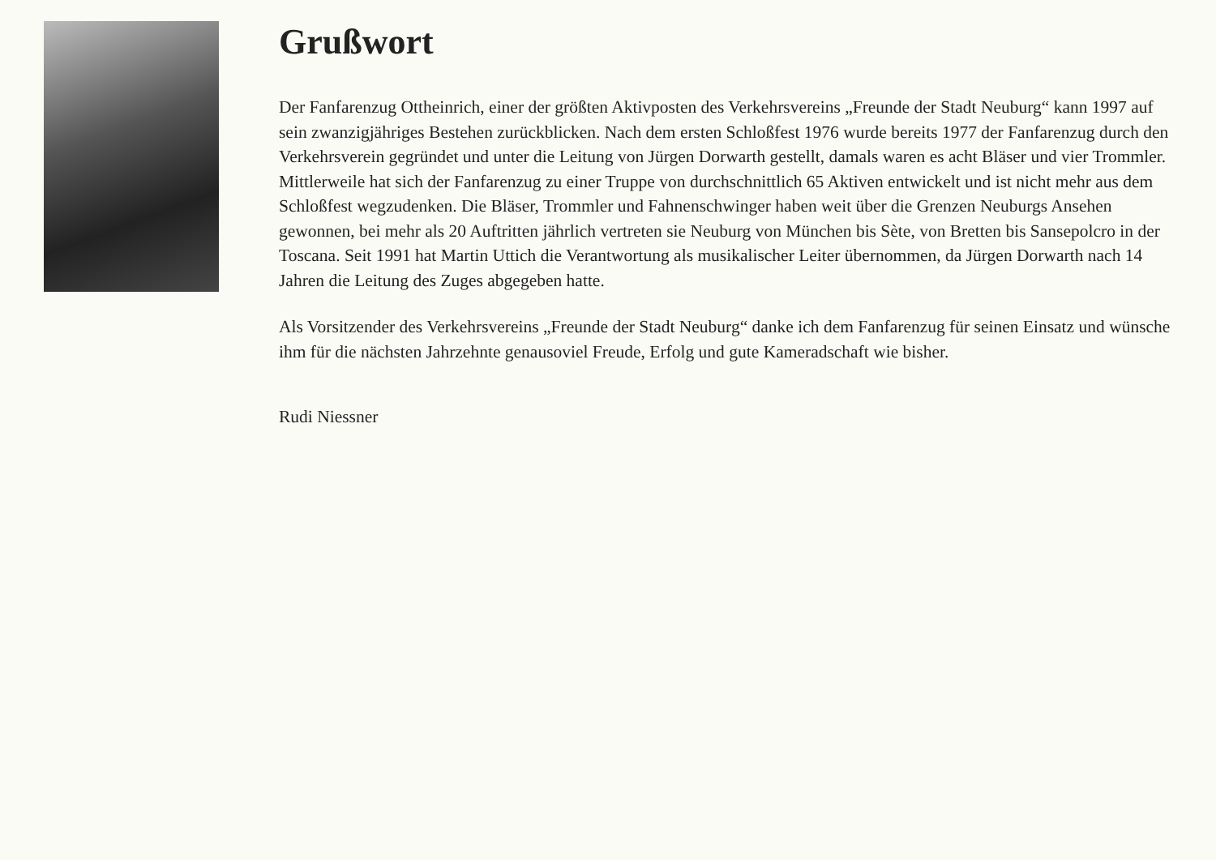Grußwort
Der Fanfarenzug Ottheinrich, einer der größten Aktivposten des Verkehrsvereins „Freunde der Stadt Neuburg“ kann 1997 auf sein zwanzigjähriges Bestehen zurückblicken. Nach dem ersten Schloßfest 1976 wurde bereits 1977 der Fanfarenzug durch den Verkehrsverein gegründet und unter die Leitung von Jürgen Dorwarth gestellt, damals waren es acht Bläser und vier Trommler. Mittlerweile hat sich der Fanfarenzug zu einer Truppe von durchschnittlich 65 Aktiven entwickelt und ist nicht mehr aus dem Schloßfest wegzudenken. Die Bläser, Trommler und Fahnenschwinger haben weit über die Grenzen Neuburgs Ansehen gewonnen, bei mehr als 20 Auftritten jährlich vertreten sie Neuburg von München bis Sète, von Bretten bis Sansepolcro in der Toscana. Seit 1991 hat Martin Uttich die Verantwortung als musikalischer Leiter übernommen, da Jürgen Dorwarth nach 14 Jahren die Leitung des Zuges abgegeben hatte.
Als Vorsitzender des Verkehrsvereins „Freunde der Stadt Neuburg“ danke ich dem Fanfarenzug für seinen Einsatz und wünsche ihm für die nächsten Jahrzehnte genausoviel Freude, Erfolg und gute Kameradschaft wie bisher.
Rudi Niessner